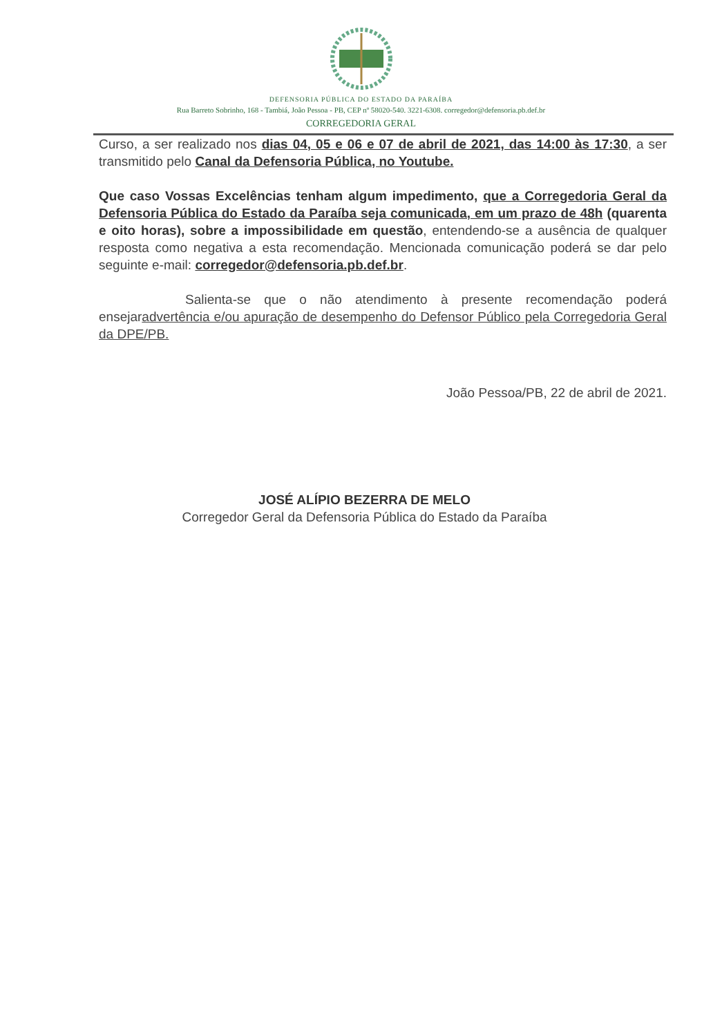DEFENSORIA PÚBLICA DO ESTADO DA PARAÍBA
Rua Barreto Sobrinho, 168 - Tambiá, João Pessoa - PB, CEP nº 58020-540. 3221-6308. corregedor@defensoria.pb.def.br
CORREGEDORIA GERAL
Curso, a ser realizado nos dias 04, 05 e 06 e 07 de abril de 2021, das 14:00 às 17:30, a ser transmitido pelo Canal da Defensoria Pública, no Youtube.
Que caso Vossas Excelências tenham algum impedimento, que a Corregedoria Geral da Defensoria Pública do Estado da Paraíba seja comunicada, em um prazo de 48h (quarenta e oito horas), sobre a impossibilidade em questão, entendendo-se a ausência de qualquer resposta como negativa a esta recomendação. Mencionada comunicação poderá se dar pelo seguinte e-mail: corregedor@defensoria.pb.def.br.
Salienta-se que o não atendimento à presente recomendação poderá ensejaradvertência e/ou apuração de desempenho do Defensor Público pela Corregedoria Geral da DPE/PB.
João Pessoa/PB, 22 de abril de 2021.
JOSÉ ALÍPIO BEZERRA DE MELO
Corregedor Geral da Defensoria Pública do Estado da Paraíba